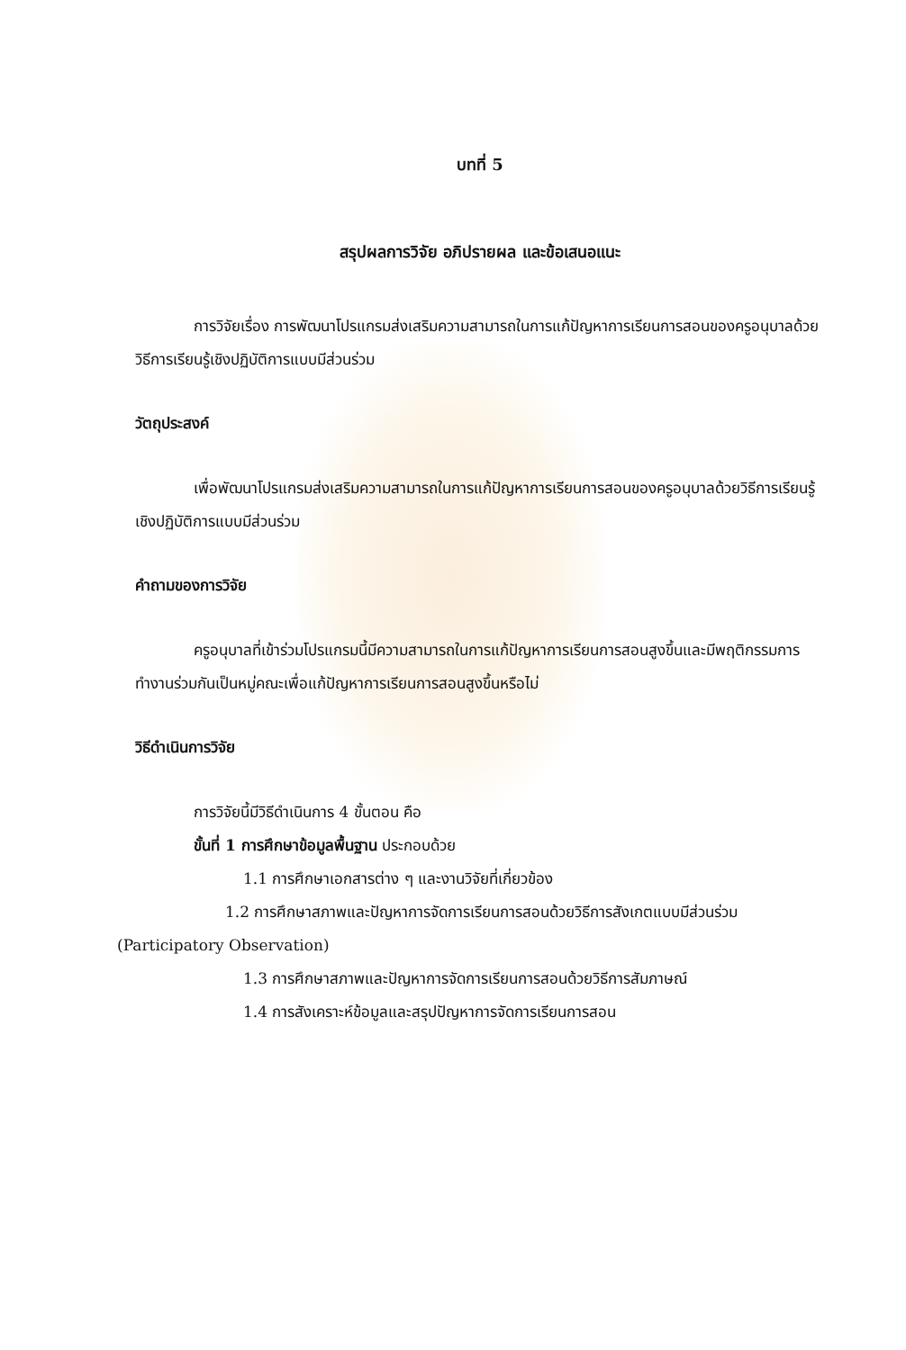บทที่ 5
สรุปผลการวิจัย อภิปรายผล และข้อเสนอแนะ
การวิจัยเรื่อง การพัฒนาโปรแกรมส่งเสริมความสามารถในการแก้ปัญหาการเรียนการสอนของครูอนุบาลด้วยวิธีการเรียนรู้เชิงปฏิบัติการแบบมีส่วนร่วม
วัตถุประสงค์
เพื่อพัฒนาโปรแกรมส่งเสริมความสามารถในการแก้ปัญหาการเรียนการสอนของครูอนุบาลด้วยวิธีการเรียนรู้เชิงปฏิบัติการแบบมีส่วนร่วม
คำถามของการวิจัย
ครูอนุบาลที่เข้าร่วมโปรแกรมนี้มีความสามารถในการแก้ปัญหาการเรียนการสอนสูงขึ้นและมีพฤติกรรมการทำงานร่วมกันเป็นหมู่คณะเพื่อแก้ปัญหาการเรียนการสอนสูงขึ้นหรือไม่
วิธีดำเนินการวิจัย
การวิจัยนี้มีวิธีดำเนินการ 4 ขั้นตอน คือ
ขั้นที่ 1 การศึกษาข้อมูลพื้นฐาน ประกอบด้วย
1.1 การศึกษาเอกสารต่าง ๆ และงานวิจัยที่เกี่ยวข้อง
1.2 การศึกษาสภาพและปัญหาการจัดการเรียนการสอนด้วยวิธีการสังเกตแบบมีส่วนร่วม (Participatory Observation)
1.3 การศึกษาสภาพและปัญหาการจัดการเรียนการสอนด้วยวิธีการสัมภาษณ์
1.4 การสังเคราะห์ข้อมูลและสรุปปัญหาการจัดการเรียนการสอน